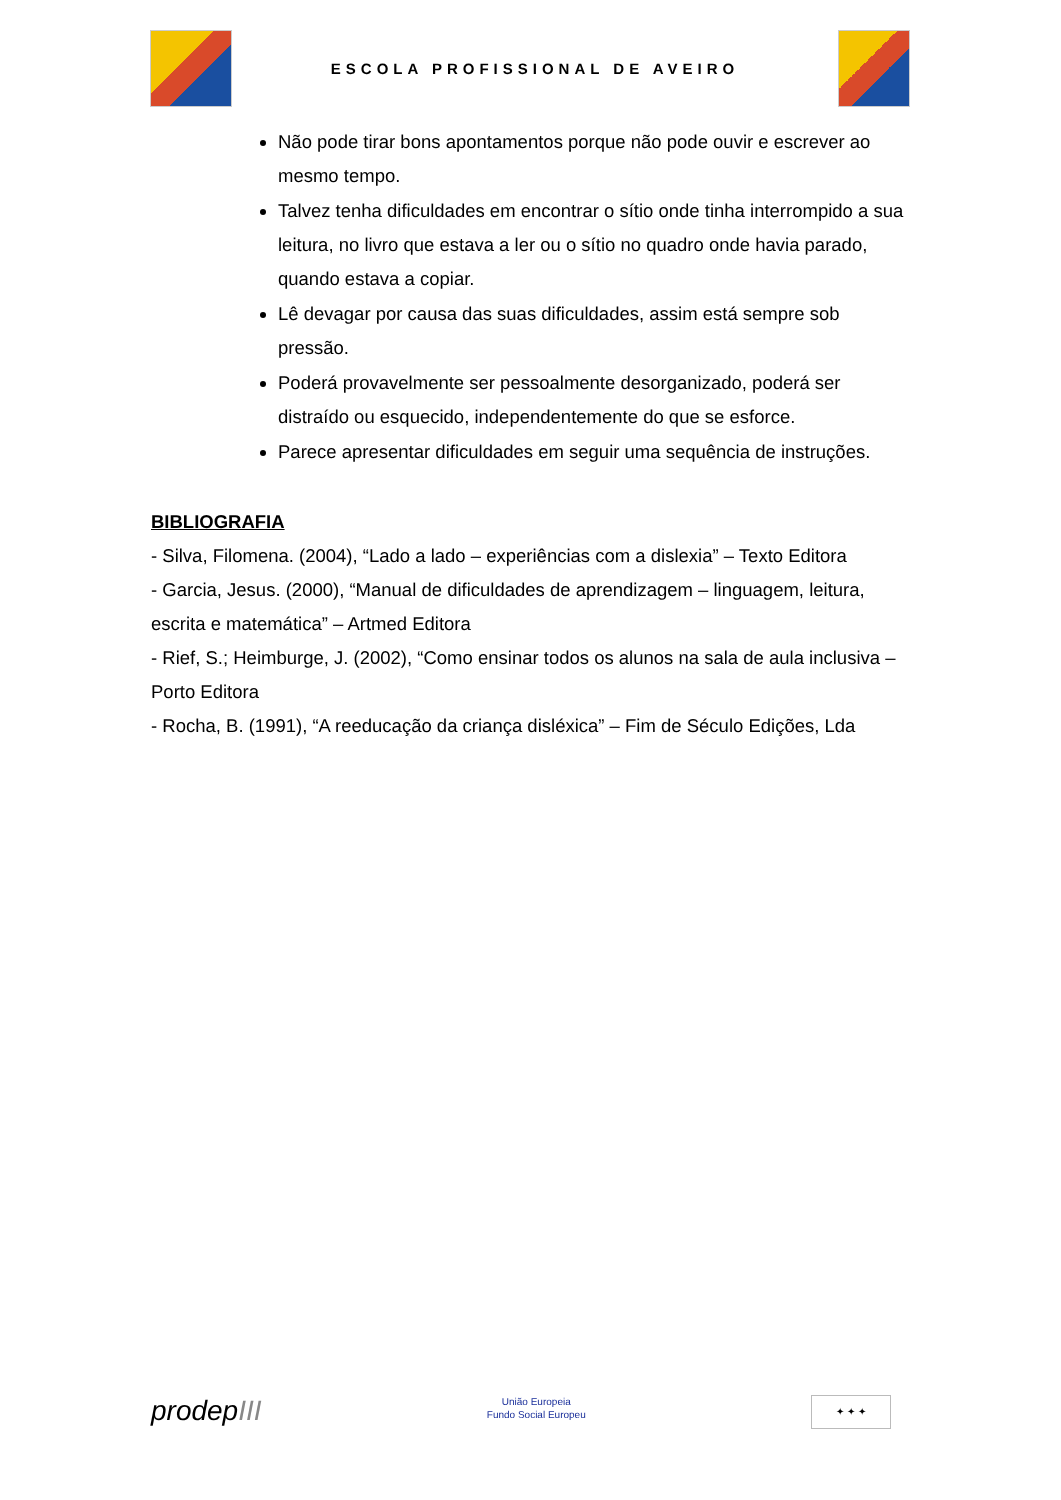ESCOLA PROFISSIONAL DE AVEIRO
Não pode tirar bons apontamentos porque não pode ouvir e escrever ao mesmo tempo.
Talvez tenha dificuldades em encontrar o sítio onde tinha interrompido a sua leitura, no livro que estava a ler ou o sítio no quadro onde havia parado, quando estava a copiar.
Lê devagar por causa das suas dificuldades, assim está sempre sob pressão.
Poderá provavelmente ser pessoalmente desorganizado, poderá ser distraído ou esquecido, independentemente do que se esforce.
Parece apresentar dificuldades em seguir uma sequência de instruções.
BIBLIOGRAFIA
- Silva, Filomena. (2004), “Lado a lado – experiências com a dislexia” – Texto Editora
- Garcia, Jesus. (2000), “Manual de dificuldades de aprendizagem – linguagem, leitura, escrita e matemática” – Artmed Editora
- Rief, S.; Heimburge, J. (2002), “Como ensinar todos os alunos na sala de aula inclusiva – Porto Editora
- Rocha, B. (1991), “A reeducação da criança disléxica” – Fim de Século Edições, Lda
prodepIII
União Europeia
Fundo Social Europeu
✦ ✦ ✦